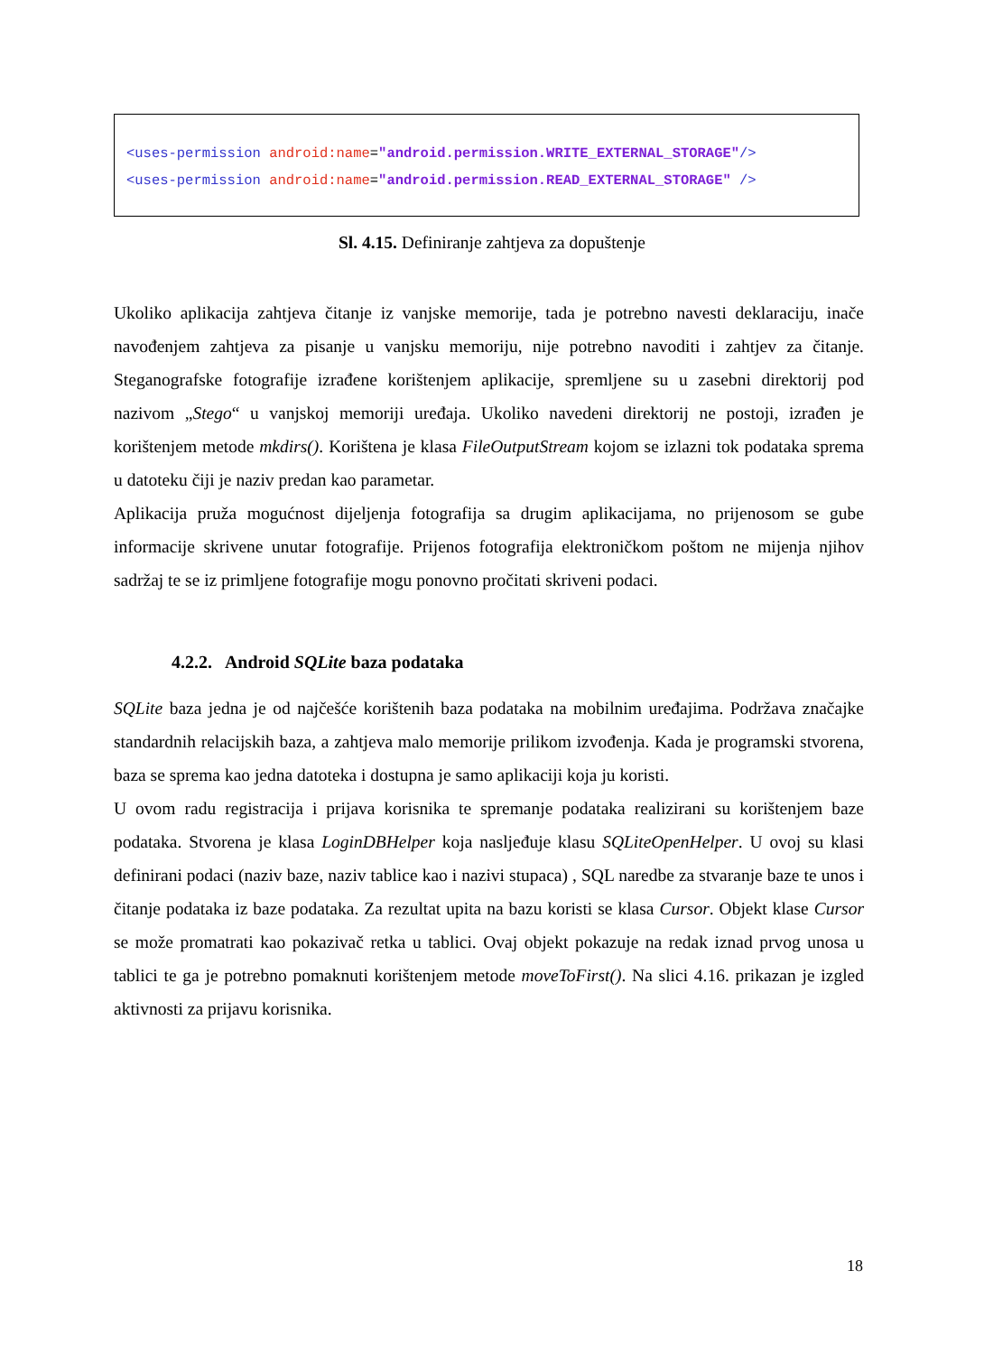<uses-permission android:name="android.permission.WRITE_EXTERNAL_STORAGE"/> <uses-permission android:name="android.permission.READ_EXTERNAL_STORAGE" />
Sl. 4.15. Definiranje zahtjeva za dopuštenje
Ukoliko aplikacija zahtjeva čitanje iz vanjske memorije, tada je potrebno navesti deklaraciju, inače navođenjem zahtjeva za pisanje u vanjsku memoriju, nije potrebno navoditi i zahtjev za čitanje. Steganografske fotografije izrađene korištenjem aplikacije, spremljene su u zasebni direktorij pod nazivom „Stego“ u vanjskoj memoriji uređaja. Ukoliko navedeni direktorij ne postoji, izrađen je korištenjem metode mkdirs(). Korištena je klasa FileOutputStream kojom se izlazni tok podataka sprema u datoteku čiji je naziv predan kao parametar.
Aplikacija pruža mogućnost dijeljenja fotografija sa drugim aplikacijama, no prijenosom se gube informacije skrivene unutar fotografije. Prijenos fotografija elektroničkom poštom ne mijenja njihov sadržaj te se iz primljene fotografije mogu ponovno pročitati skriveni podaci.
4.2.2. Android SQLite baza podataka
SQLite baza jedna je od najčešće korištenih baza podataka na mobilnim uređajima. Podržava značajke standardnih relacijskih baza, a zahtjeva malo memorije prilikom izvođenja. Kada je programski stvorena, baza se sprema kao jedna datoteka i dostupna je samo aplikaciji koja ju koristi.
U ovom radu registracija i prijava korisnika te spremanje podataka realizirani su korištenjem baze podataka. Stvorena je klasa LoginDBHelper koja nasljeđuje klasu SQLiteOpenHelper. U ovoj su klasi definirani podaci (naziv baze, naziv tablice kao i nazivi stupaca) , SQL naredbe za stvaranje baze te unos i čitanje podataka iz baze podataka. Za rezultat upita na bazu koristi se klasa Cursor. Objekt klase Cursor se može promatrati kao pokazivač retka u tablici. Ovaj objekt pokazuje na redak iznad prvog unosa u tablici te ga je potrebno pomaknuti korištenjem metode moveToFirst(). Na slici 4.16. prikazan je izgled aktivnosti za prijavu korisnika.
18